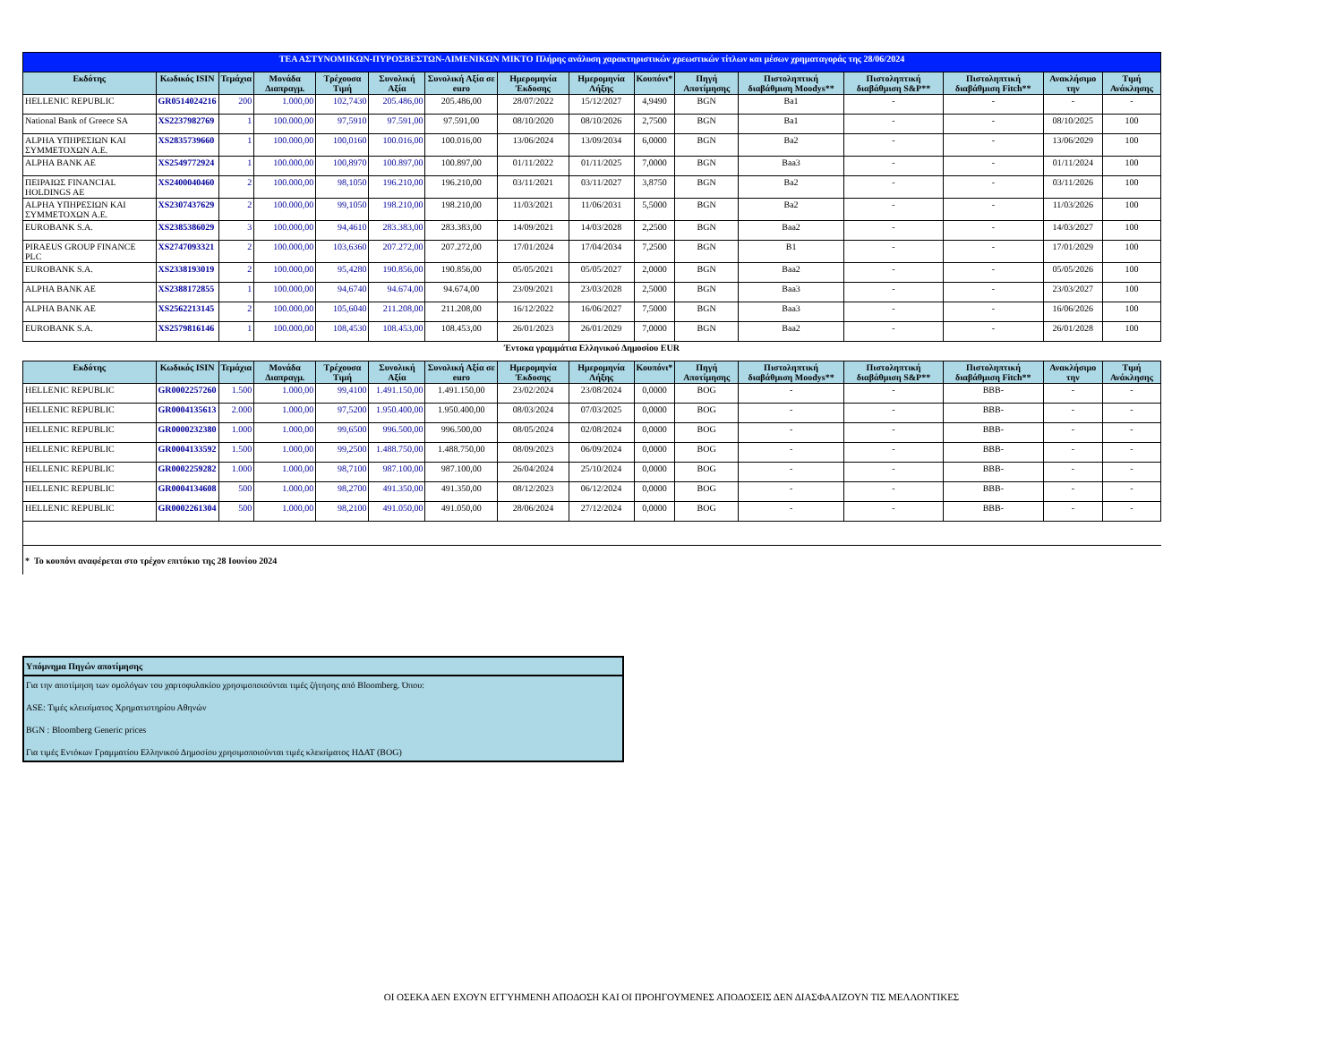| ΤΕΑ ΑΣΤΥΝΟΜΙΚΩΝ-ΠΥΡΟΣΒΕΣΤΩΝ-ΛΙΜΕΝΙΚΩΝ ΜΙΚΤΟ Πλήρης ανάλυση χαρακτηριστικών χρεωστικών τίτλων και μέσων χρηματαγοράς της 28/06/2024 | | | | | | | | | | | | | | | |
| Εκδότης | Κωδικός ISIN | Τεμάχια | Μονάδα Διαπραγμ. | Τρέχουσα Τιμή | Συνολική Αξία | Συνολική Αξία σε euro | Ημερομηνία Έκδοσης | Ημερομηνία Λήξης | Κουπόνι* | Πηγή Αποτίμησης | Πιστοληπτική διαβάθμιση Moodys** | Πιστοληπτική διαβάθμιση S&P** | Πιστοληπτική διαβάθμιση Fitch** | Ανακλήσιμο την | Τιμή Ανάκλησης |
| HELLENIC REPUBLIC | GR0514024216 | 200 | 1.000,00 | 102,7430 | 205.486,00 | 205.486,00 | 28/07/2022 | 15/12/2027 | 4,9490 | BGN | Ba1 | - | - | - | - |
| National Bank of Greece SA | XS2237982769 | 1 | 100.000,00 | 97,5910 | 97.591,00 | 97.591,00 | 08/10/2020 | 08/10/2026 | 2,7500 | BGN | Ba1 | - | - | 08/10/2025 | 100 |
| ALPHA ΥΠΗΡΕΣΙΩΝ ΚΑΙ ΣΥΜΜΕΤΟΧΩΝ Α.Ε. | XS2835739660 | 1 | 100.000,00 | 100,0160 | 100.016,00 | 100.016,00 | 13/06/2024 | 13/09/2034 | 6,0000 | BGN | Ba2 | - | - | 13/06/2029 | 100 |
| ALPHA BANK AE | XS2549772924 | 1 | 100.000,00 | 100,8970 | 100.897,00 | 100.897,00 | 01/11/2022 | 01/11/2025 | 7,0000 | BGN | Baa3 | - | - | 01/11/2024 | 100 |
| ΠΕΙΡΑΙΩΣ FINANCIAL HOLDINGS AE | XS2400040460 | 2 | 100.000,00 | 98,1050 | 196.210,00 | 196.210,00 | 03/11/2021 | 03/11/2027 | 3,8750 | BGN | Ba2 | - | - | 03/11/2026 | 100 |
| ALPHA ΥΠΗΡΕΣΙΩΝ ΚΑΙ ΣΥΜΜΕΤΟΧΩΝ Α.Ε. | XS2307437629 | 2 | 100.000,00 | 99,1050 | 198.210,00 | 198.210,00 | 11/03/2021 | 11/06/2031 | 5,5000 | BGN | Ba2 | - | - | 11/03/2026 | 100 |
| EUROBANK S.A. | XS2385386029 | 3 | 100.000,00 | 94,4610 | 283.383,00 | 283.383,00 | 14/09/2021 | 14/03/2028 | 2,2500 | BGN | Baa2 | - | - | 14/03/2027 | 100 |
| PIRAEUS GROUP FINANCE PLC | XS2747093321 | 2 | 100.000,00 | 103,6360 | 207.272,00 | 207.272,00 | 17/01/2024 | 17/04/2034 | 7,2500 | BGN | B1 | - | - | 17/01/2029 | 100 |
| EUROBANK S.A. | XS2338193019 | 2 | 100.000,00 | 95,4280 | 190.856,00 | 190.856,00 | 05/05/2021 | 05/05/2027 | 2,0000 | BGN | Baa2 | - | - | 05/05/2026 | 100 |
| ALPHA BANK AE | XS2388172855 | 1 | 100.000,00 | 94,6740 | 94.674,00 | 94.674,00 | 23/09/2021 | 23/03/2028 | 2,5000 | BGN | Baa3 | - | - | 23/03/2027 | 100 |
| ALPHA BANK AE | XS2562213145 | 2 | 100.000,00 | 105,6040 | 211.208,00 | 211.208,00 | 16/12/2022 | 16/06/2027 | 7,5000 | BGN | Baa3 | - | - | 16/06/2026 | 100 |
| EUROBANK S.A. | XS2579816146 | 1 | 100.000,00 | 108,4530 | 108.453,00 | 108.453,00 | 26/01/2023 | 26/01/2029 | 7,0000 | BGN | Baa2 | - | - | 26/01/2028 | 100 |
| Έντοκα γραμμάτια Ελληνικού Δημοσίου EUR | | | | | | | | | | | | | | | |
| Εκδότης | Κωδικός ISIN | Τεμάχια | Μονάδα Διαπραγμ. | Τρέχουσα Τιμή | Συνολική Αξία | Συνολική Αξία σε euro | Ημερομηνία Έκδοσης | Ημερομηνία Λήξης | Κουπόνι* | Πηγή Αποτίμησης | Πιστοληπτική διαβάθμιση Moodys** | Πιστοληπτική διαβάθμιση S&P** | Πιστοληπτική διαβάθμιση Fitch** | Ανακλήσιμο την | Τιμή Ανάκλησης |
| HELLENIC REPUBLIC | GR0002257260 | 1.500 | 1.000,00 | 99,4100 | 1.491.150,00 | 1.491.150,00 | 23/02/2024 | 23/08/2024 | 0,0000 | BOG | - | - | BBB- | - | - |
| HELLENIC REPUBLIC | GR0004135613 | 2.000 | 1.000,00 | 97,5200 | 1.950.400,00 | 1.950.400,00 | 08/03/2024 | 07/03/2025 | 0,0000 | BOG | - | - | BBB- | - | - |
| HELLENIC REPUBLIC | GR0000232380 | 1.000 | 1.000,00 | 99,6500 | 996.500,00 | 996.500,00 | 08/05/2024 | 02/08/2024 | 0,0000 | BOG | - | - | BBB- | - | - |
| HELLENIC REPUBLIC | GR0004133592 | 1.500 | 1.000,00 | 99,2500 | 1.488.750,00 | 1.488.750,00 | 08/09/2023 | 06/09/2024 | 0,0000 | BOG | - | - | BBB- | - | - |
| HELLENIC REPUBLIC | GR0002259282 | 1.000 | 1.000,00 | 98,7100 | 987.100,00 | 987.100,00 | 26/04/2024 | 25/10/2024 | 0,0000 | BOG | - | - | BBB- | - | - |
| HELLENIC REPUBLIC | GR0004134608 | 500 | 1.000,00 | 98,2700 | 491.350,00 | 491.350,00 | 08/12/2023 | 06/12/2024 | 0,0000 | BOG | - | - | BBB- | - | - |
| HELLENIC REPUBLIC | GR0002261304 | 500 | 1.000,00 | 98,2100 | 491.050,00 | 491.050,00 | 28/06/2024 | 27/12/2024 | 0,0000 | BOG | - | - | BBB- | - | - |
| * Το κουπόνι αναφέρεται στο τρέχον επιτόκιο της 28 Ιουνίου 2024 | | | | | | | | | | | | | | | |
Υπόμνημα Πηγών αποτίμησης
Για την αποτίμηση των ομολόγων του χαρτοφυλακίου χρησιμοποιούνται τιμές ζήτησης από Bloomberg. Όπου:
ASE: Τιμές κλεισίματος Χρηματιστηρίου Αθηνών
BGN : Bloomberg Generic prices
Για τιμές Εντόκων Γραμματίου Ελληνικού Δημοσίου χρησιμοποιούνται τιμές κλεισίματος ΗΔΑΤ (BOG)
ΟΙ ΟΣΕΚΑ ΔΕΝ ΕΧΟΥΝ ΕΓΓΥΗΜΕΝΗ ΑΠΟΔΟΣΗ ΚΑΙ ΟΙ ΠΡΟΗΓΟΥΜΕΝΕΣ ΑΠΟΔΟΣΕΙΣ ΔΕΝ ΔΙΑΣΦΑΛΙΖΟΥΝ ΤΙΣ ΜΕΛΛΟΝΤΙΚΕΣ